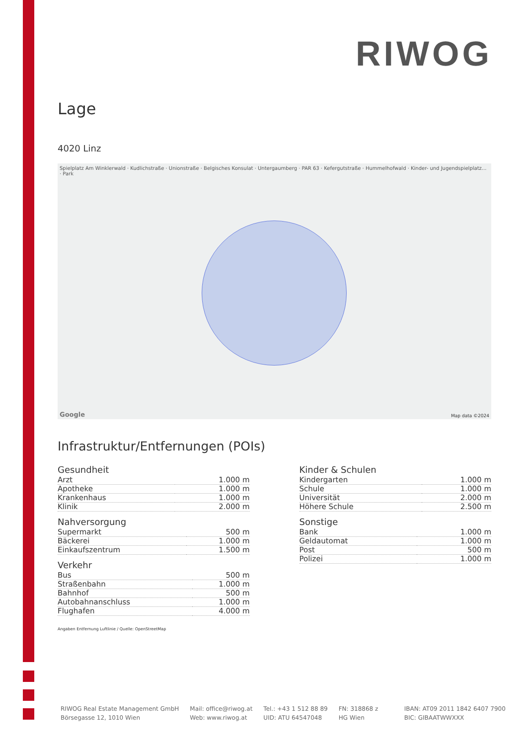RIWOG
Lage
4020 Linz
Spielplatz Am Winklerwald · Kudlichstraße · Unionstraße · Belgisches Konsulat · Untergaumberg · PAR 63 · Kefergutstraße · Hummelhofwald · Kinder- und Jugendspielplatz... · Park
Map data ©2024 Google
Infrastruktur/Entfernungen (POIs)
Gesundheit
| Arzt | 1.000 m |
| Apotheke | 1.000 m |
| Krankenhaus | 1.000 m |
| Klinik | 2.000 m |
Nahversorgung
| Supermarkt | 500 m |
| Bäckerei | 1.000 m |
| Einkaufszentrum | 1.500 m |
Verkehr
| Bus | 500 m |
| Straßenbahn | 1.000 m |
| Bahnhof | 500 m |
| Autobahnanschluss | 1.000 m |
| Flughafen | 4.000 m |
Kinder & Schulen
| Kindergarten | 1.000 m |
| Schule | 1.000 m |
| Universität | 2.000 m |
| Höhere Schule | 2.500 m |
Sonstige
| Bank | 1.000 m |
| Geldautomat | 1.000 m |
| Post | 500 m |
| Polizei | 1.000 m |
Angaben Entfernung Luftlinie / Quelle: OpenStreetMap
RIWOG Real Estate Management GmbH
Börsegasse 12, 1010 Wien
Mail: office@riwog.at
Web: www.riwog.at
Tel.: +43 1 512 88 89
UID: ATU 64547048
FN: 318868 z
HG Wien
IBAN: AT09 2011 1842 6407 7900
BIC: GIBAATWWXXX